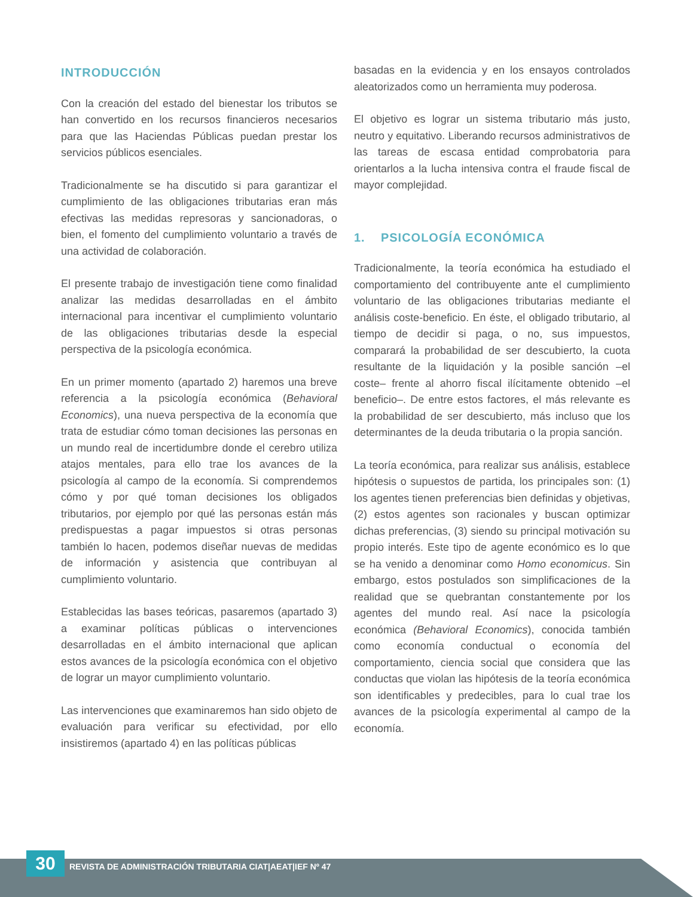INTRODUCCIÓN
Con la creación del estado del bienestar los tributos se han convertido en los recursos financieros necesarios para que las Haciendas Públicas puedan prestar los servicios públicos esenciales.
Tradicionalmente se ha discutido si para garantizar el cumplimiento de las obligaciones tributarias eran más efectivas las medidas represoras y sancionadoras, o bien, el fomento del cumplimiento voluntario a través de una actividad de colaboración.
El presente trabajo de investigación tiene como finalidad analizar las medidas desarrolladas en el ámbito internacional para incentivar el cumplimiento voluntario de las obligaciones tributarias desde la especial perspectiva de la psicología económica.
En un primer momento (apartado 2) haremos una breve referencia a la psicología económica (Behavioral Economics), una nueva perspectiva de la economía que trata de estudiar cómo toman decisiones las personas en un mundo real de incertidumbre donde el cerebro utiliza atajos mentales, para ello trae los avances de la psicología al campo de la economía. Si comprendemos cómo y por qué toman decisiones los obligados tributarios, por ejemplo por qué las personas están más predispuestas a pagar impuestos si otras personas también lo hacen, podemos diseñar nuevas de medidas de información y asistencia que contribuyan al cumplimiento voluntario.
Establecidas las bases teóricas, pasaremos (apartado 3) a examinar políticas públicas o intervenciones desarrolladas en el ámbito internacional que aplican estos avances de la psicología económica con el objetivo de lograr un mayor cumplimiento voluntario.
Las intervenciones que examinaremos han sido objeto de evaluación para verificar su efectividad, por ello insistiremos (apartado 4) en las políticas públicas
basadas en la evidencia y en los ensayos controlados aleatorizados como un herramienta muy poderosa.
El objetivo es lograr un sistema tributario más justo, neutro y equitativo. Liberando recursos administrativos de las tareas de escasa entidad comprobatoria para orientarlos a la lucha intensiva contra el fraude fiscal de mayor complejidad.
1. PSICOLOGÍA ECONÓMICA
Tradicionalmente, la teoría económica ha estudiado el comportamiento del contribuyente ante el cumplimiento voluntario de las obligaciones tributarias mediante el análisis coste-beneficio. En éste, el obligado tributario, al tiempo de decidir si paga, o no, sus impuestos, comparará la probabilidad de ser descubierto, la cuota resultante de la liquidación y la posible sanción –el coste– frente al ahorro fiscal ilícitamente obtenido –el beneficio–. De entre estos factores, el más relevante es la probabilidad de ser descubierto, más incluso que los determinantes de la deuda tributaria o la propia sanción.
La teoría económica, para realizar sus análisis, establece hipótesis o supuestos de partida, los principales son: (1) los agentes tienen preferencias bien definidas y objetivas, (2) estos agentes son racionales y buscan optimizar dichas preferencias, (3) siendo su principal motivación su propio interés. Este tipo de agente económico es lo que se ha venido a denominar como Homo economicus. Sin embargo, estos postulados son simplificaciones de la realidad que se quebrantan constantemente por los agentes del mundo real. Así nace la psicología económica (Behavioral Economics), conocida también como economía conductual o economía del comportamiento, ciencia social que considera que las conductas que violan las hipótesis de la teoría económica son identificables y predecibles, para lo cual trae los avances de la psicología experimental al campo de la economía.
30
REVISTA DE ADMINISTRACIÓN TRIBUTARIA CIAT|AEAT|IEF Nº 47